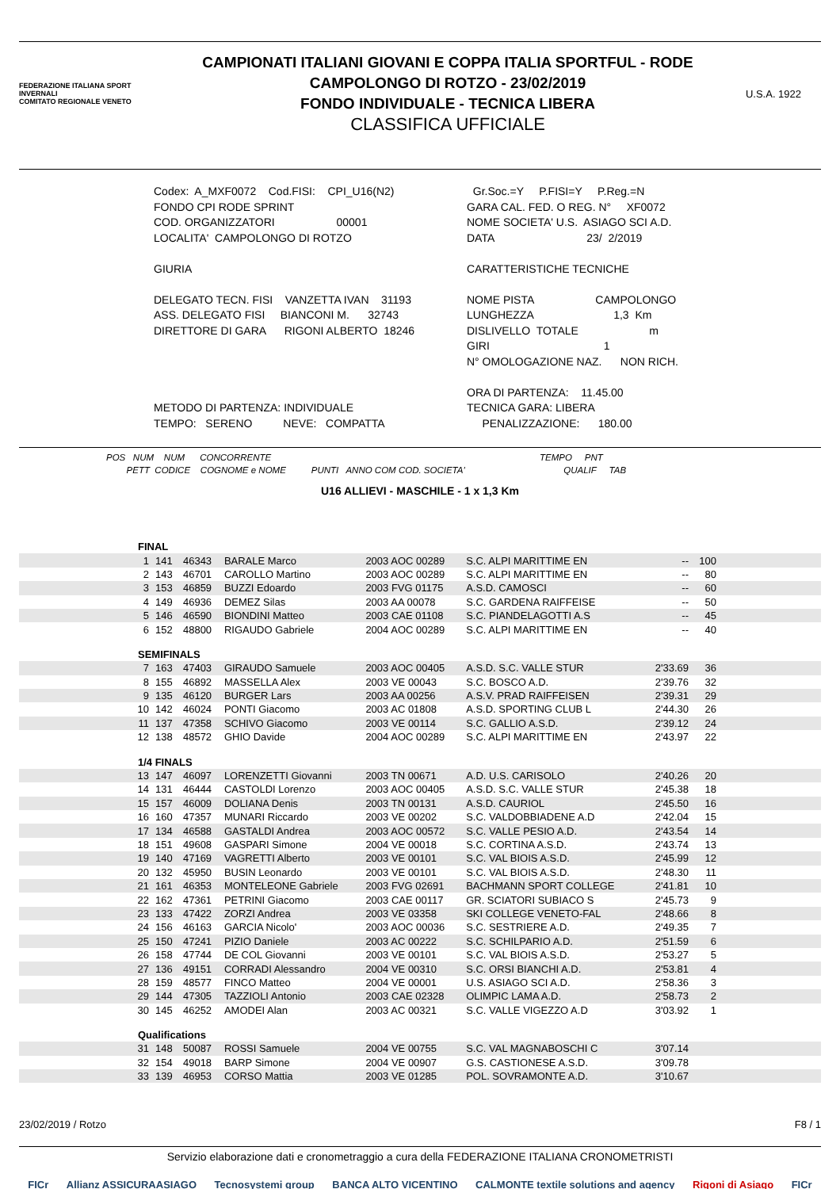FEDERAZIONE ITALIANA SPORT INVERNALI
COMITATO REGIONALE VENETO
CAMPIONATI ITALIANI GIOVANI E COPPA ITALIA SPORTFUL - RODE
CAMPOLONGO DI ROTZO - 23/02/2019
FONDO INDIVIDUALE - TECNICA LIBERA
CLASSIFICA UFFICIALE
U.S.A. 1922
Codex: A_MXF0072 Cod.FISI: CPI_U16(N2) FONDO CPI RODE SPRINT COD. ORGANIZZATORI 00001 LOCALITA' CAMPOLONGO DI ROTZO GIURIA DELEGATO TECN. FISI VANZETTA IVAN 31193 ASS. DELEGATO FISI BIANCONI M. 32743 DIRETTORE DI GARA RIGONI ALBERTO 18246 METODO DI PARTENZA: INDIVIDUALE TEMPO: SERENO NEVE: COMPATTA
Gr.Soc.=Y P.FISI=Y P.Reg.=N GARA CAL. FED. O REG. N° XF0072 NOME SOCIETA' U.S. ASIAGO SCI A.D. DATA 23/ 2/2019 CARATTERISTICHE TECNICHE NOME PISTA CAMPOLONGO LUNGHEZZA 1,3 Km DISLIVELLO TOTALE m GIRI 1 N° OMOLOGAZIONE NAZ. NON RICH. ORA DI PARTENZA: 11.45.00 TECNICA GARA: LIBERA PENALIZZAZIONE: 180.00
POS NUM NUM CONCORRENTE TEMPO PNT PETT CODICE COGNOME e NOME PUNTI ANNO COM COD. SOCIETA' QUALIF TAB
U16 ALLIEVI - MASCHILE - 1 x 1,3 Km
| FINAL | | | | | | | | |
| 1 | 141 | 46343 | BARALE Marco | 2003 AOC 00289 | S.C. ALPI MARITTIME EN | -- | 100 | |
| 2 | 143 | 46701 | CAROLLO Martino | 2003 AOC 00289 | S.C. ALPI MARITTIME EN | -- | 80 | |
| 3 | 153 | 46859 | BUZZI Edoardo | 2003 FVG 01175 | A.S.D. CAMOSCI | -- | 60 | |
| 4 | 149 | 46936 | DEMEZ Silas | 2003 AA 00078 | S.C. GARDENA RAIFFEISE | -- | 50 | |
| 5 | 146 | 46590 | BIONDINI Matteo | 2003 CAE 01108 | S.C. PIANDELAGOTTI A.S | -- | 45 | |
| 6 | 152 | 48800 | RIGAUDO Gabriele | 2004 AOC 00289 | S.C. ALPI MARITTIME EN | -- | 40 | |
| SEMIFINALS | | | | | | | | |
| 7 | 163 | 47403 | GIRAUDO Samuele | 2003 AOC 00405 | A.S.D. S.C. VALLE STUR | 2'33.69 | 36 | |
| 8 | 155 | 46892 | MASSELLA Alex | 2003 VE 00043 | S.C. BOSCO A.D. | 2'39.76 | 32 | |
| 9 | 135 | 46120 | BURGER Lars | 2003 AA 00256 | A.S.V. PRAD RAIFFEISEN | 2'39.31 | 29 | |
| 10 | 142 | 46024 | PONTI Giacomo | 2003 AC 01808 | A.S.D. SPORTING CLUB L | 2'44.30 | 26 | |
| 11 | 137 | 47358 | SCHIVO Giacomo | 2003 VE 00114 | S.C. GALLIO A.S.D. | 2'39.12 | 24 | |
| 12 | 138 | 48572 | GHIO Davide | 2004 AOC 00289 | S.C. ALPI MARITTIME EN | 2'43.97 | 22 | |
| 1/4 FINALS | | | | | | | | |
| 13 | 147 | 46097 | LORENZETTI Giovanni | 2003 TN 00671 | A.D. U.S. CARISOLO | 2'40.26 | 20 | |
| 14 | 131 | 46444 | CASTOLDI Lorenzo | 2003 AOC 00405 | A.S.D. S.C. VALLE STUR | 2'45.38 | 18 | |
| 15 | 157 | 46009 | DOLIANA Denis | 2003 TN 00131 | A.S.D. CAURIOL | 2'45.50 | 16 | |
| 16 | 160 | 47357 | MUNARI Riccardo | 2003 VE 00202 | S.C. VALDOBBIADENE A.D | 2'42.04 | 15 | |
| 17 | 134 | 46588 | GASTALDI Andrea | 2003 AOC 00572 | S.C. VALLE PESIO A.D. | 2'43.54 | 14 | |
| 18 | 151 | 49608 | GASPARI Simone | 2004 VE 00018 | S.C. CORTINA A.S.D. | 2'43.74 | 13 | |
| 19 | 140 | 47169 | VAGRETTI Alberto | 2003 VE 00101 | S.C. VAL BIOIS A.S.D. | 2'45.99 | 12 | |
| 20 | 132 | 45950 | BUSIN Leonardo | 2003 VE 00101 | S.C. VAL BIOIS A.S.D. | 2'48.30 | 11 | |
| 21 | 161 | 46353 | MONTELEONE Gabriele | 2003 FVG 02691 | BACHMANN SPORT COLLEGE | 2'41.81 | 10 | |
| 22 | 162 | 47361 | PETRINI Giacomo | 2003 CAE 00117 | GR. SCIATORI SUBIACO S | 2'45.73 | 9 | |
| 23 | 133 | 47422 | ZORZI Andrea | 2003 VE 03358 | SKI COLLEGE VENETO-FAL | 2'48.66 | 8 | |
| 24 | 156 | 46163 | GARCIA Nicolo' | 2003 AOC 00036 | S.C. SESTRIERE A.D. | 2'49.35 | 7 | |
| 25 | 150 | 47241 | PIZIO Daniele | 2003 AC 00222 | S.C. SCHILPARIO A.D. | 2'51.59 | 6 | |
| 26 | 158 | 47744 | DE COL Giovanni | 2003 VE 00101 | S.C. VAL BIOIS A.S.D. | 2'53.27 | 5 | |
| 27 | 136 | 49151 | CORRADI Alessandro | 2004 VE 00310 | S.C. ORSI BIANCHI A.D. | 2'53.81 | 4 | |
| 28 | 159 | 48577 | FINCO Matteo | 2004 VE 00001 | U.S. ASIAGO SCI A.D. | 2'58.36 | 3 | |
| 29 | 144 | 47305 | TAZZIOLI Antonio | 2003 CAE 02328 | OLIMPIC LAMA A.D. | 2'58.73 | 2 | |
| 30 | 145 | 46252 | AMODEI Alan | 2003 AC 00321 | S.C. VALLE VIGEZZO A.D | 3'03.92 | 1 | |
| Qualifications | | | | | | | | |
| 31 | 148 | 50087 | ROSSI Samuele | 2004 VE 00755 | S.C. VAL MAGNABOSCHI C | 3'07.14 | | |
| 32 | 154 | 49018 | BARP Simone | 2004 VE 00907 | G.S. CASTIONESE A.S.D. | 3'09.78 | | |
| 33 | 139 | 46953 | CORSO Mattia | 2003 VE 01285 | POL. SOVRAMONTE A.D. | 3'10.67 | | |
23/02/2019 / Rotzo F8 / 1
Servizio elaborazione dati e cronometraggio a cura della FEDERAZIONE ITALIANA CRONOMETRISTI
FICr Allianz ASSICURAASIAGO Tecnosystemi group BANCA ALTO VICENTINO CALMONTE textile solutions and agency Rigoni di Asiago FICr